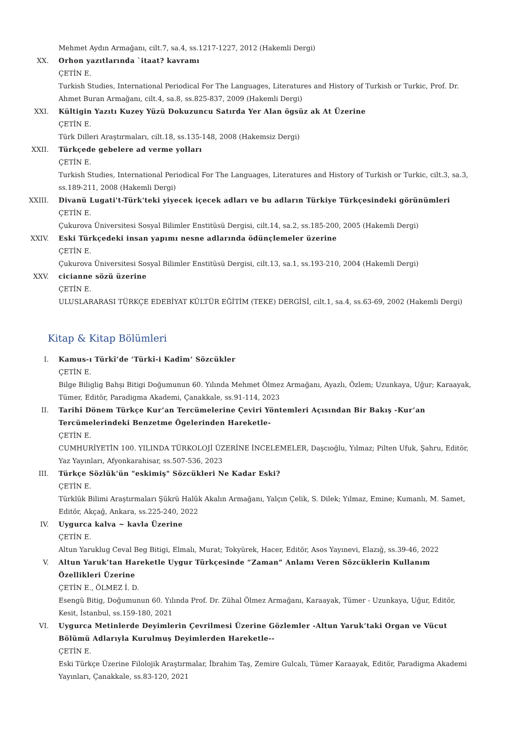Mehmet Aydın Armağanı, cilt.7, sa.4, ss.1217-1227, 2012 (Hakemli Dergi)
XX. Orhon yazıtlarında `itaat? kavramı
ÇETİN E.
Turkish Studies, International Periodical For The Languages, Literatures and History of Turkish or Turkic, Prof. Dr. Ahmet Buran Armağanı, cilt.4, sa.8, ss.825-837, 2009 (Hakemli Dergi)
XXI. Kültigin Yazıtı Kuzey Yüzü Dokuzuncu Satırda Yer Alan ögsüz ak At Üzerine
ÇETİN E.
Türk Dilleri Araştırmaları, cilt.18, ss.135-148, 2008 (Hakemsiz Dergi)
XXII. Türkçede gebelere ad verme yolları
ÇETİN E.
Turkish Studies, International Periodical For The Languages, Literatures and History of Turkish or Turkic, cilt.3, sa.3, ss.189-211, 2008 (Hakemli Dergi)
XXIII. Divanü Lugati't-Türk'teki yiyecek içecek adları ve bu adların Türkiye Türkçesindeki görünümleri
ÇETİN E.
Çukurova Üniversitesi Sosyal Bilimler Enstitüsü Dergisi, cilt.14, sa.2, ss.185-200, 2005 (Hakemli Dergi)
XXIV. Eski Türkçedeki insan yapımı nesne adlarında ödünçlemeler üzerine
ÇETİN E.
Çukurova Üniversitesi Sosyal Bilimler Enstitüsü Dergisi, cilt.13, sa.1, ss.193-210, 2004 (Hakemli Dergi)
XXV. cicianne sözü üzerine
ÇETİN E.
ULUSLARARASI TÜRKÇE EDEBİYAT KÜLTÜR EĞİTİM (TEKE) DERGİSİ, cilt.1, sa.4, ss.63-69, 2002 (Hakemli Dergi)
Kitap & Kitap Bölümleri
I. Kamus-ı Türkî’de ‘Türkî-i Kadîm’ Sözcükler
ÇETİN E.
Bilge Biliglig Bahşı Bitigi Doğumunun 60. Yılında Mehmet Ölmez Armağanı, Ayazlı, Özlem; Uzunkaya, Uğur; Karaayak, Tümer, Editör, Paradigma Akademi, Çanakkale, ss.91-114, 2023
II. Tarihî Dönem Türkçe Kur’an Tercümelerine Çeviri Yöntemleri Açısından Bir Bakış -Kur’an Tercümelerindeki Benzetme Ögelerinden Hareketle-
ÇETİN E.
CUMHURİYETİN 100. YILINDA TÜRKOLOJİ ÜZERİNE İNCELEMELER, Daşcıoğlu, Yılmaz; Pilten Ufuk, Şahru, Editör, Yaz Yayınları, Afyonkarahisar, ss.507-536, 2023
III. Türkçe Sözlük'ün "eskimiş" Sözcükleri Ne Kadar Eski?
ÇETİN E.
Türklük Bilimi Araştırmaları Şükrü Halûk Akalın Armağanı, Yalçın Çelik, S. Dilek; Yılmaz, Emine; Kumanlı, M. Samet, Editör, Akçağ, Ankara, ss.225-240, 2022
IV. Uygurca kalva ~ kavla Üzerine
ÇETİN E.
Altun Yaruklug Ceval Beg Bitigi, Elmalı, Murat; Tokyürek, Hacer, Editör, Asos Yayınevi, Elazığ, ss.39-46, 2022
V. Altun Yaruk’tan Hareketle Uygur Türkçesinde “Zaman” Anlamı Veren Sözcüklerin Kullanım Özellikleri Üzerine
ÇETİN E., ÖLMEZ İ. D.
Esengü Bitig, Doğumunun 60. Yılında Prof. Dr. Zühal Ölmez Armağanı, Karaayak, Tümer - Uzunkaya, Uğur, Editör, Kesit, İstanbul, ss.159-180, 2021
VI. Uygurca Metinlerde Deyimlerin Çevrilmesi Üzerine Gözlemler -Altun Yaruk’taki Organ ve Vücut Bölümü Adlarıyla Kurulmuş Deyimlerden Hareketle--
ÇETİN E.
Eski Türkçe Üzerine Filolojik Araştırmalar, İbrahim Taş, Zemire Gulcalı, Tümer Karaayak, Editör, Paradigma Akademi Yayınları, Çanakkale, ss.83-120, 2021